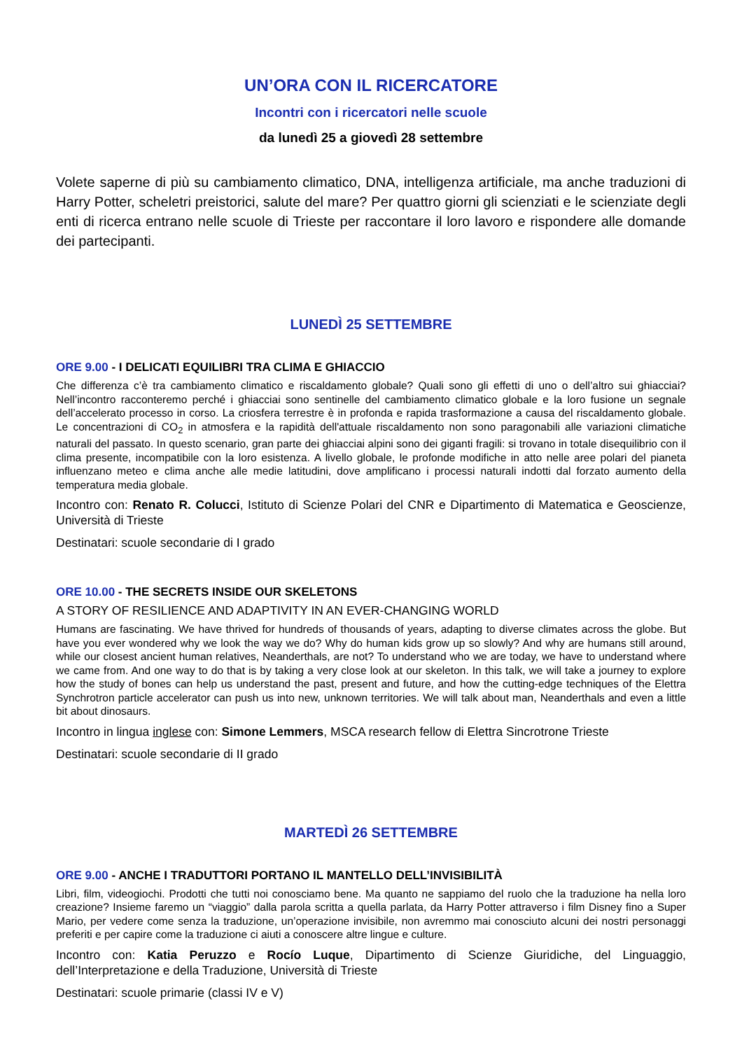UN’ORA CON IL RICERCATORE
Incontri con i ricercatori nelle scuole
da lunedì 25 a giovedì 28 settembre
Volete saperne di più su cambiamento climatico, DNA, intelligenza artificiale, ma anche traduzioni di Harry Potter, scheletri preistorici, salute del mare? Per quattro giorni gli scienziati e le scienziate degli enti di ricerca entrano nelle scuole di Trieste per raccontare il loro lavoro e rispondere alle domande dei partecipanti.
LUNEDÌ 25 SETTEMBRE
ORE 9.00 - I DELICATI EQUILIBRI TRA CLIMA E GHIACCIO
Che differenza c’è tra cambiamento climatico e riscaldamento globale? Quali sono gli effetti di uno o dell’altro sui ghiacciai? Nell’incontro racconteremo perché i ghiacciai sono sentinelle del cambiamento climatico globale e la loro fusione un segnale dell’accelerato processo in corso. La criosfera terrestre è in profonda e rapida trasformazione a causa del riscaldamento globale. Le concentrazioni di CO<sub>2</sub> in atmosfera e la rapidità dell'attuale riscaldamento non sono paragonabili alle variazioni climatiche naturali del passato. In questo scenario, gran parte dei ghiacciai alpini sono dei giganti fragili: si trovano in totale disequilibrio con il clima presente, incompatibile con la loro esistenza. A livello globale, le profonde modifiche in atto nelle aree polari del pianeta influenzano meteo e clima anche alle medie latitudini, dove amplificano i processi naturali indotti dal forzato aumento della temperatura media globale.
Incontro con: Renato R. Colucci, Istituto di Scienze Polari del CNR e Dipartimento di Matematica e Geoscienze, Università di Trieste
Destinatari: scuole secondarie di I grado
ORE 10.00 - THE SECRETS INSIDE OUR SKELETONS
A STORY OF RESILIENCE AND ADAPTIVITY IN AN EVER-CHANGING WORLD
Humans are fascinating. We have thrived for hundreds of thousands of years, adapting to diverse climates across the globe. But have you ever wondered why we look the way we do? Why do human kids grow up so slowly? And why are humans still around, while our closest ancient human relatives, Neanderthals, are not? To understand who we are today, we have to understand where we came from. And one way to do that is by taking a very close look at our skeleton. In this talk, we will take a journey to explore how the study of bones can help us understand the past, present and future, and how the cutting-edge techniques of the Elettra Synchrotron particle accelerator can push us into new, unknown territories. We will talk about man, Neanderthals and even a little bit about dinosaurs.
Incontro in lingua inglese con: Simone Lemmers, MSCA research fellow di Elettra Sincrotrone Trieste
Destinatari: scuole secondarie di II grado
MARTEDÌ 26 SETTEMBRE
ORE 9.00 - ANCHE I TRADUTTORI PORTANO IL MANTELLO DELL’INVISIBILITÀ
Libri, film, videogiochi. Prodotti che tutti noi conosciamo bene. Ma quanto ne sappiamo del ruolo che la traduzione ha nella loro creazione? Insieme faremo un “viaggio” dalla parola scritta a quella parlata, da Harry Potter attraverso i film Disney fino a Super Mario, per vedere come senza la traduzione, un’operazione invisibile, non avremmo mai conosciuto alcuni dei nostri personaggi preferiti e per capire come la traduzione ci aiuti a conoscere altre lingue e culture.
Incontro con: Katia Peruzzo e Rocío Luque, Dipartimento di Scienze Giuridiche, del Linguaggio, dell’Interpretazione e della Traduzione, Università di Trieste
Destinatari: scuole primarie (classi IV e V)